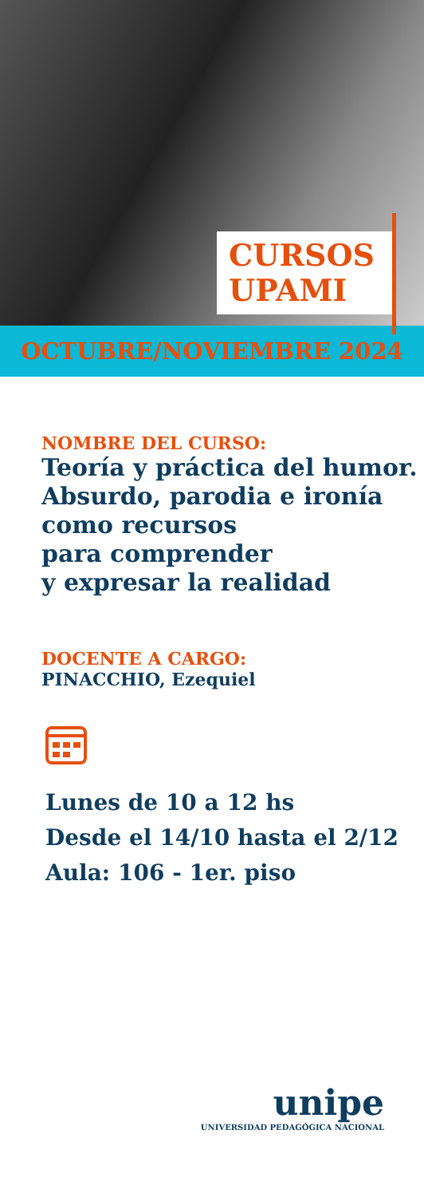CURSOS
UPAMI
OCTUBRE/NOVIEMBRE 2024
NOMBRE DEL CURSO:
Teoría y práctica del humor.
Absurdo, parodia e ironía
como recursos
para comprender
y expresar la realidad
DOCENTE A CARGO:
PINACCHIO, Ezequiel
Lunes de 10 a 12 hs
Desde el 14/10 hasta el 2/12
Aula: 106 - 1er. piso
unipe
UNIVERSIDAD PEDAGÓGICA NACIONAL